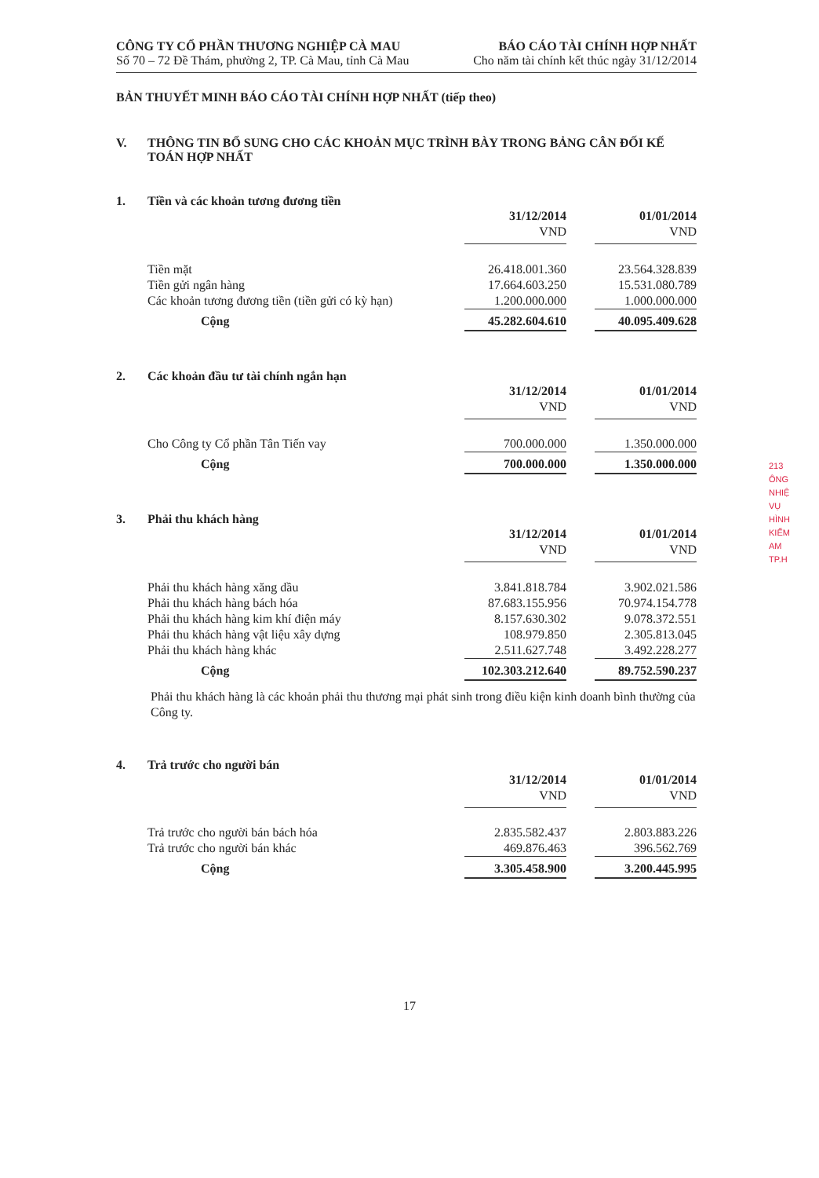CÔNG TY CỔ PHẦN THƯƠNG NGHIỆP CÀ MAU
Số 70 – 72 Đề Thám, phường 2, TP. Cà Mau, tỉnh Cà Mau
BÁO CÁO TÀI CHÍNH HỢP NHẤT
Cho năm tài chính kết thúc ngày 31/12/2014
BẢN THUYẾT MINH BÁO CÁO TÀI CHÍNH HỢP NHẤT (tiếp theo)
V. THÔNG TIN BỔ SUNG CHO CÁC KHOẢN MỤC TRÌNH BÀY TRONG BẢNG CÂN ĐỐI KẾ TOÁN HỢP NHẤT
1. Tiền và các khoản tương đương tiền
| | 31/12/2014 | | 01/01/2014 |
| --- | --- | --- | --- |
| | VND | | VND |
| Tiền mặt | 26.418.001.360 | | 23.564.328.839 |
| Tiền gửi ngân hàng | 17.664.603.250 | | 15.531.080.789 |
| Các khoản tương đương tiền (tiền gửi có kỳ hạn) | 1.200.000.000 | | 1.000.000.000 |
| Cộng | 45.282.604.610 | | 40.095.409.628 |
2. Các khoản đầu tư tài chính ngắn hạn
| | 31/12/2014 | | 01/01/2014 |
| --- | --- | --- | --- |
| | VND | | VND |
| Cho Công ty Cổ phần Tân Tiến vay | 700.000.000 | | 1.350.000.000 |
| Cộng | 700.000.000 | | 1.350.000.000 |
3. Phải thu khách hàng
| | 31/12/2014 | | 01/01/2014 |
| --- | --- | --- | --- |
| | VND | | VND |
| Phải thu khách hàng xăng dầu | 3.841.818.784 | | 3.902.021.586 |
| Phải thu khách hàng bách hóa | 87.683.155.956 | | 70.974.154.778 |
| Phải thu khách hàng kim khí điện máy | 8.157.630.302 | | 9.078.372.551 |
| Phải thu khách hàng vật liệu xây dựng | 108.979.850 | | 2.305.813.045 |
| Phải thu khách hàng khác | 2.511.627.748 | | 3.492.228.277 |
| Cộng | 102.303.212.640 | | 89.752.590.237 |
Phải thu khách hàng là các khoản phải thu thương mại phát sinh trong điều kiện kinh doanh bình thường của Công ty.
4. Trả trước cho người bán
| | 31/12/2014 | | 01/01/2014 |
| --- | --- | --- | --- |
| | VND | | VND |
| Trả trước cho người bán bách hóa | 2.835.582.437 | | 2.803.883.226 |
| Trả trước cho người bán khác | 469.876.463 | | 396.562.769 |
| Cộng | 3.305.458.900 | | 3.200.445.995 |
213
ÔNG
NHIỆ
VỤ
HÌNH
KIỂM
AM
TP.H
17